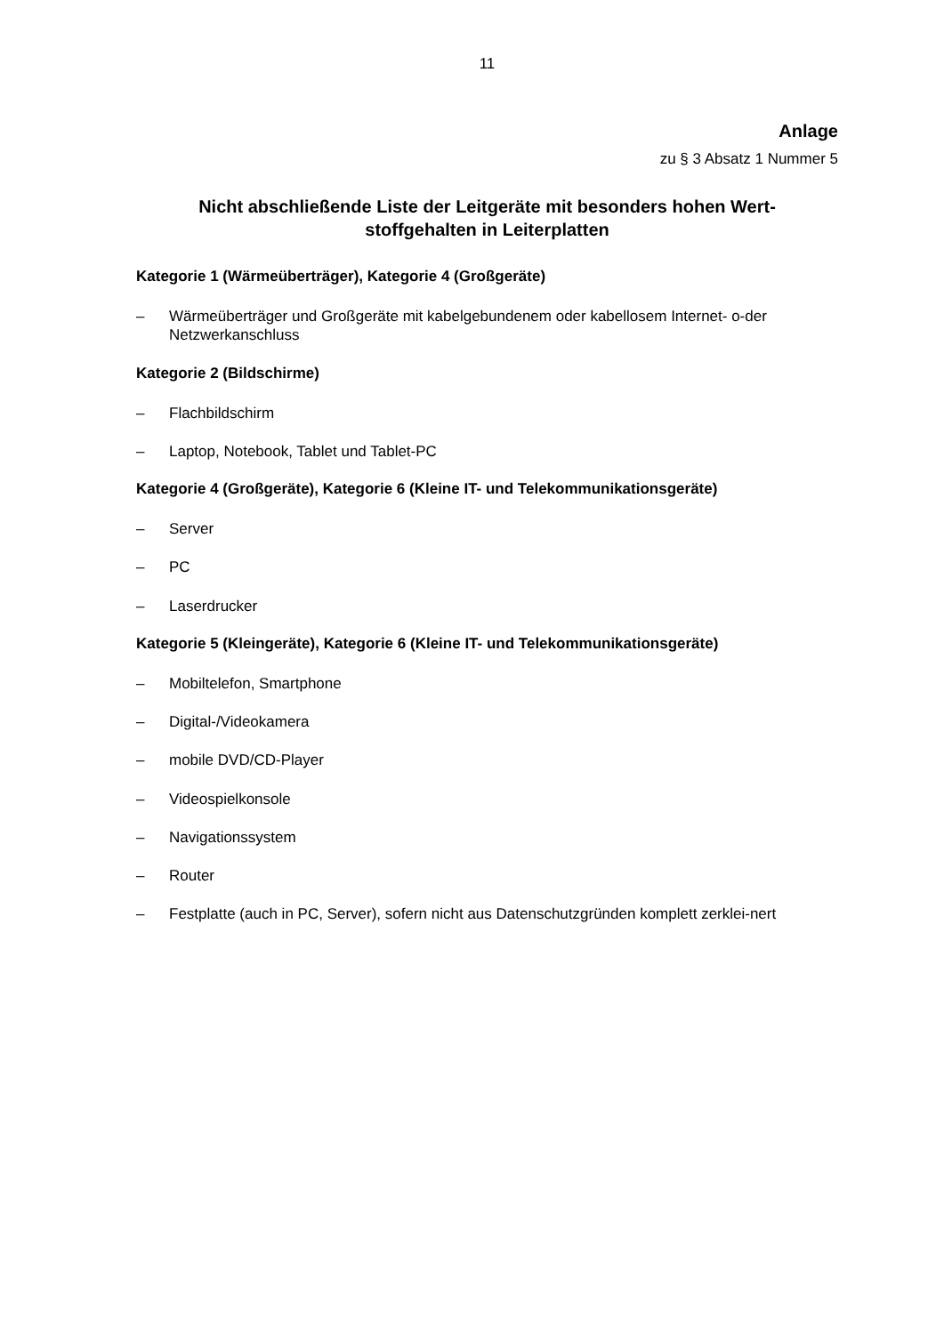11
Anlage
zu § 3 Absatz 1 Nummer 5
Nicht abschließende Liste der Leitgeräte mit besonders hohen Wert-
stoffgehalten in Leiterplatten
Kategorie 1 (Wärmeüberträger), Kategorie 4 (Großgeräte)
– Wärmeüberträger und Großgeräte mit kabelgebundenem oder kabellosem Internet- o-der Netzwerkanschluss
Kategorie 2 (Bildschirme)
– Flachbildschirm
– Laptop, Notebook, Tablet und Tablet-PC
Kategorie 4 (Großgeräte), Kategorie 6 (Kleine IT- und Telekommunikationsgeräte)
– Server
– PC
– Laserdrucker
Kategorie 5 (Kleingeräte), Kategorie 6 (Kleine IT- und Telekommunikationsgeräte)
– Mobiltelefon, Smartphone
– Digital-/Videokamera
– mobile DVD/CD-Player
– Videospielkonsole
– Navigationssystem
– Router
– Festplatte (auch in PC, Server), sofern nicht aus Datenschutzgründen komplett zerklei-nert